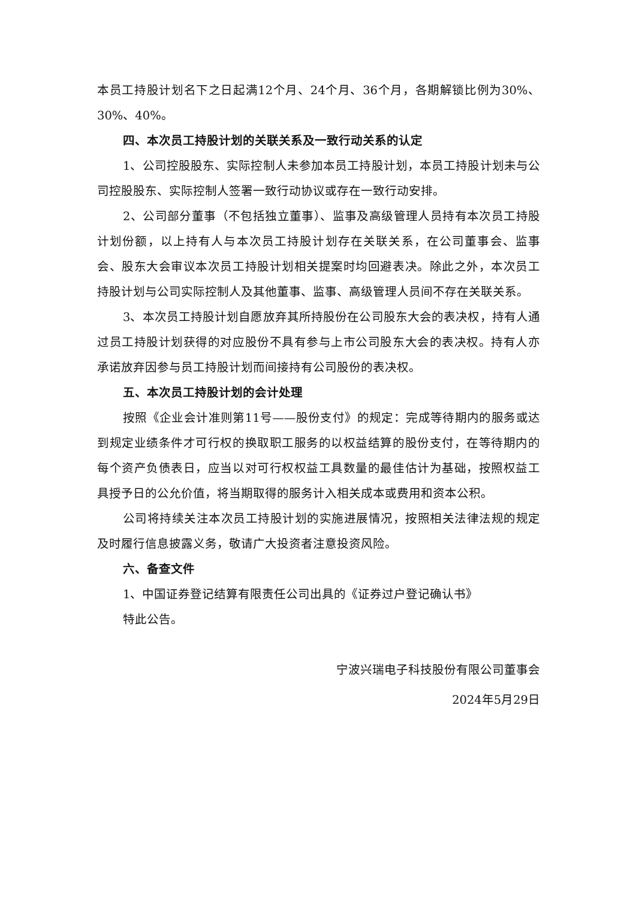本员工持股计划名下之日起满12个月、24个月、36个月，各期解锁比例为30%、30%、40%。
四、本次员工持股计划的关联关系及一致行动关系的认定
1、公司控股股东、实际控制人未参加本员工持股计划，本员工持股计划未与公司控股股东、实际控制人签署一致行动协议或存在一致行动安排。
2、公司部分董事（不包括独立董事）、监事及高级管理人员持有本次员工持股计划份额，以上持有人与本次员工持股计划存在关联关系，在公司董事会、监事会、股东大会审议本次员工持股计划相关提案时均回避表决。除此之外，本次员工持股计划与公司实际控制人及其他董事、监事、高级管理人员间不存在关联关系。
3、本次员工持股计划自愿放弃其所持股份在公司股东大会的表决权，持有人通过员工持股计划获得的对应股份不具有参与上市公司股东大会的表决权。持有人亦承诺放弃因参与员工持股计划而间接持有公司股份的表决权。
五、本次员工持股计划的会计处理
按照《企业会计准则第11号——股份支付》的规定：完成等待期内的服务或达到规定业绩条件才可行权的换取职工服务的以权益结算的股份支付，在等待期内的每个资产负债表日，应当以对可行权权益工具数量的最佳估计为基础，按照权益工具授予日的公允价值，将当期取得的服务计入相关成本或费用和资本公积。
公司将持续关注本次员工持股计划的实施进展情况，按照相关法律法规的规定及时履行信息披露义务，敬请广大投资者注意投资风险。
六、备查文件
1、中国证券登记结算有限责任公司出具的《证券过户登记确认书》
特此公告。
宁波兴瑞电子科技股份有限公司董事会
2024年5月29日